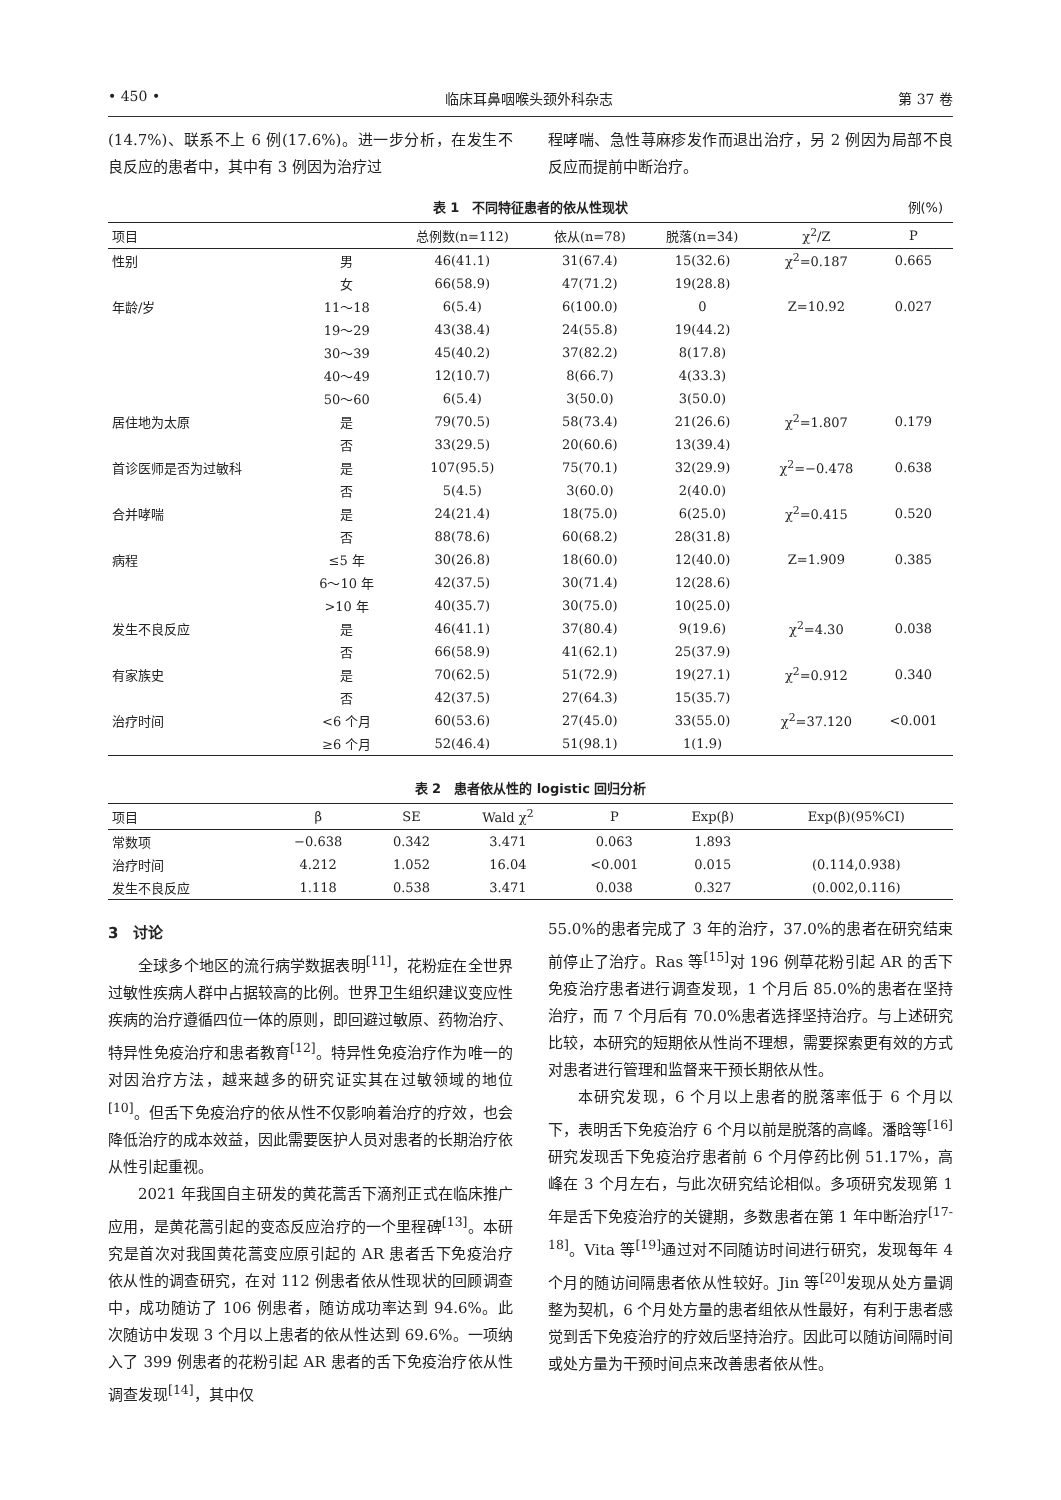• 450 • 临床耳鼻咽喉头颈外科杂志 第 37 卷
(14.7%)、联系不上 6 例(17.6%)。进一步分析，在发生不良反应的患者中，其中有 3 例因为治疗过
程哮喘、急性荨麻疹发作而退出治疗，另 2 例因为局部不良反应而提前中断治疗。
表 1　不同特征患者的依从性现状 例(%)
| 项目 | | 总例数(n=112) | 依从(n=78) | 脱落(n=34) | χ<sup>2</sup>/Z | P |
| --- | --- | --- | --- | --- | --- | --- |
| 性别 | 男 | 46(41.1) | 31(67.4) | 15(32.6) | χ<sup>2</sup>=0.187 | 0.665 |
| | 女 | 66(58.9) | 47(71.2) | 19(28.8) | | |
| 年龄/岁 | 11～18 | 6(5.4) | 6(100.0) | 0 | Z=10.92 | 0.027 |
| | 19～29 | 43(38.4) | 24(55.8) | 19(44.2) | | |
| | 30～39 | 45(40.2) | 37(82.2) | 8(17.8) | | |
| | 40～49 | 12(10.7) | 8(66.7) | 4(33.3) | | |
| | 50～60 | 6(5.4) | 3(50.0) | 3(50.0) | | |
| 居住地为太原 | 是 | 79(70.5) | 58(73.4) | 21(26.6) | χ<sup>2</sup>=1.807 | 0.179 |
| | 否 | 33(29.5) | 20(60.6) | 13(39.4) | | |
| 首诊医师是否为过敏科 | 是 | 107(95.5) | 75(70.1) | 32(29.9) | χ<sup>2</sup>=−0.478 | 0.638 |
| | 否 | 5(4.5) | 3(60.0) | 2(40.0) | | |
| 合并哮喘 | 是 | 24(21.4) | 18(75.0) | 6(25.0) | χ<sup>2</sup>=0.415 | 0.520 |
| | 否 | 88(78.6) | 60(68.2) | 28(31.8) | | |
| 病程 | ≤5 年 | 30(26.8) | 18(60.0) | 12(40.0) | Z=1.909 | 0.385 |
| | 6～10 年 | 42(37.5) | 30(71.4) | 12(28.6) | | |
| | >10 年 | 40(35.7) | 30(75.0) | 10(25.0) | | |
| 发生不良反应 | 是 | 46(41.1) | 37(80.4) | 9(19.6) | χ<sup>2</sup>=4.30 | 0.038 |
| | 否 | 66(58.9) | 41(62.1) | 25(37.9) | | |
| 有家族史 | 是 | 70(62.5) | 51(72.9) | 19(27.1) | χ<sup>2</sup>=0.912 | 0.340 |
| | 否 | 42(37.5) | 27(64.3) | 15(35.7) | | |
| 治疗时间 | <6 个月 | 60(53.6) | 27(45.0) | 33(55.0) | χ<sup>2</sup>=37.120 | <0.001 |
| | ≥6 个月 | 52(46.4) | 51(98.1) | 1(1.9) | | |
表 2　患者依从性的 logistic 回归分析
| 项目 | β | SE | Wald χ<sup>2</sup> | P | Exp(β) | Exp(β)(95%CI) |
| --- | --- | --- | --- | --- | --- | --- |
| 常数项 | −0.638 | 0.342 | 3.471 | 0.063 | 1.893 | |
| 治疗时间 | 4.212 | 1.052 | 16.04 | <0.001 | 0.015 | (0.114,0.938) |
| 发生不良反应 | 1.118 | 0.538 | 3.471 | 0.038 | 0.327 | (0.002,0.116) |
3　讨论
全球多个地区的流行病学数据表明<sup>[11]</sup>，花粉症在全世界过敏性疾病人群中占据较高的比例。世界卫生组织建议变应性疾病的治疗遵循四位一体的原则，即回避过敏原、药物治疗、特异性免疫治疗和患者教育<sup>[12]</sup>。特异性免疫治疗作为唯一的对因治疗方法，越来越多的研究证实其在过敏领域的地位<sup>[10]</sup>。但舌下免疫治疗的依从性不仅影响着治疗的疗效，也会降低治疗的成本效益，因此需要医护人员对患者的长期治疗依从性引起重视。
2021 年我国自主研发的黄花蒿舌下滴剂正式在临床推广应用，是黄花蒿引起的变态反应治疗的一个里程碑<sup>[13]</sup>。本研究是首次对我国黄花蒿变应原引起的 AR 患者舌下免疫治疗依从性的调查研究，在对 112 例患者依从性现状的回顾调查中，成功随访了 106 例患者，随访成功率达到 94.6%。此次随访中发现 3 个月以上患者的依从性达到 69.6%。一项纳入了 399 例患者的花粉引起 AR 患者的舌下免疫治疗依从性调查发现<sup>[14]</sup>，其中仅
55.0%的患者完成了 3 年的治疗，37.0%的患者在研究结束前停止了治疗。Ras 等<sup>[15]</sup>对 196 例草花粉引起 AR 的舌下免疫治疗患者进行调查发现，1 个月后 85.0%的患者在坚持治疗，而 7 个月后有 70.0%患者选择坚持治疗。与上述研究比较，本研究的短期依从性尚不理想，需要探索更有效的方式对患者进行管理和监督来干预长期依从性。
本研究发现，6 个月以上患者的脱落率低于 6 个月以下，表明舌下免疫治疗 6 个月以前是脱落的高峰。潘晗等<sup>[16]</sup>研究发现舌下免疫治疗患者前 6 个月停药比例 51.17%，高峰在 3 个月左右，与此次研究结论相似。多项研究发现第 1 年是舌下免疫治疗的关键期，多数患者在第 1 年中断治疗<sup>[17-18]</sup>。Vita 等<sup>[19]</sup>通过对不同随访时间进行研究，发现每年 4 个月的随访间隔患者依从性较好。Jin 等<sup>[20]</sup>发现从处方量调整为契机，6 个月处方量的患者组依从性最好，有利于患者感觉到舌下免疫治疗的疗效后坚持治疗。因此可以随访间隔时间或处方量为干预时间点来改善患者依从性。